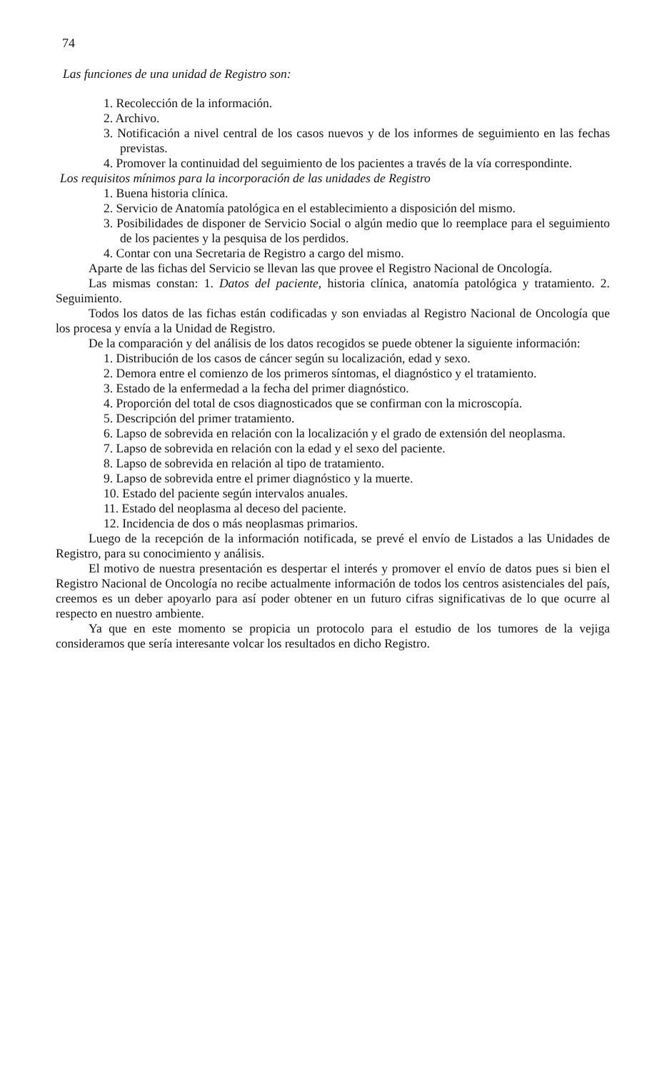74
Las funciones de una unidad de Registro son:
1. Recolección de la información.
2. Archivo.
3. Notificación a nivel central de los casos nuevos y de los informes de seguimiento en las fechas previstas.
4. Promover la continuidad del seguimiento de los pacientes a través de la vía correspondinte.
Los requisitos mínimos para la incorporación de las unidades de Registro
1. Buena historia clínica.
2. Servicio de Anatomía patológica en el establecimiento a disposición del mismo.
3. Posibilidades de disponer de Servicio Social o algún medio que lo reemplace para el seguimiento de los pacientes y la pesquisa de los perdidos.
4. Contar con una Secretaria de Registro a cargo del mismo.
Aparte de las fichas del Servicio se llevan las que provee el Registro Nacional de Oncología.
Las mismas constan: 1. Datos del paciente, historia clínica, anatomía patológica y tratamiento. 2. Seguimiento.
Todos los datos de las fichas están codificadas y son enviadas al Registro Nacional de Oncología que los procesa y envía a la Unidad de Registro.
De la comparación y del análisis de los datos recogidos se puede obtener la siguiente información:
1. Distribución de los casos de cáncer según su localización, edad y sexo.
2. Demora entre el comienzo de los primeros síntomas, el diagnóstico y el tratamiento.
3. Estado de la enfermedad a la fecha del primer diagnóstico.
4. Proporción del total de csos diagnosticados que se confirman con la microscopía.
5. Descripción del primer tratamiento.
6. Lapso de sobrevida en relación con la localización y el grado de extensión del neoplasma.
7. Lapso de sobrevida en relación con la edad y el sexo del paciente.
8. Lapso de sobrevida en relación al tipo de tratamiento.
9. Lapso de sobrevida entre el primer diagnóstico y la muerte.
10. Estado del paciente según intervalos anuales.
11. Estado del neoplasma al deceso del paciente.
12. Incidencia de dos o más neoplasmas primarios.
Luego de la recepción de la información notificada, se prevé el envío de Listados a las Unidades de Registro, para su conocimiento y análisis.
El motivo de nuestra presentación es despertar el interés y promover el envío de datos pues si bien el Registro Nacional de Oncología no recibe actualmente información de todos los centros asistenciales del país, creemos es un deber apoyarlo para así poder obtener en un futuro cifras significativas de lo que ocurre al respecto en nuestro ambiente.
Ya que en este momento se propicia un protocolo para el estudio de los tumores de la vejiga consideramos que sería interesante volcar los resultados en dicho Registro.